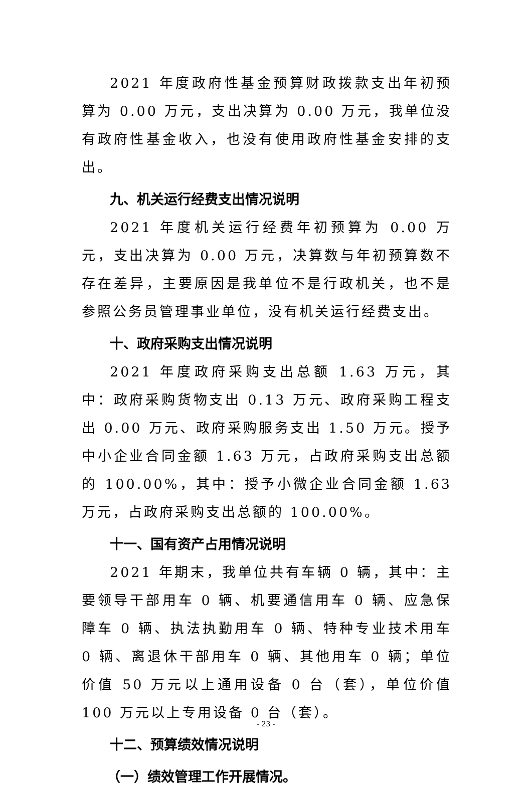2021 年度政府性基金预算财政拨款支出年初预算为 0.00 万元，支出决算为 0.00 万元，我单位没有政府性基金收入，也没有使用政府性基金安排的支出。
九、机关运行经费支出情况说明
2021 年度机关运行经费年初预算为 0.00 万元，支出决算为 0.00 万元，决算数与年初预算数不存在差异，主要原因是我单位不是行政机关，也不是参照公务员管理事业单位，没有机关运行经费支出。
十、政府采购支出情况说明
2021 年度政府采购支出总额 1.63 万元，其中：政府采购货物支出 0.13 万元、政府采购工程支出 0.00 万元、政府采购服务支出 1.50 万元。授予中小企业合同金额 1.63 万元，占政府采购支出总额的 100.00%，其中：授予小微企业合同金额 1.63 万元，占政府采购支出总额的 100.00%。
十一、国有资产占用情况说明
2021 年期末，我单位共有车辆 0 辆，其中：主要领导干部用车 0 辆、机要通信用车 0 辆、应急保障车 0 辆、执法执勤用车 0 辆、特种专业技术用车 0 辆、离退休干部用车 0 辆、其他用车 0 辆；单位价值 50 万元以上通用设备 0 台（套），单位价值 100 万元以上专用设备 0 台（套）。
十二、预算绩效情况说明
（一）绩效管理工作开展情况。
- 23 -